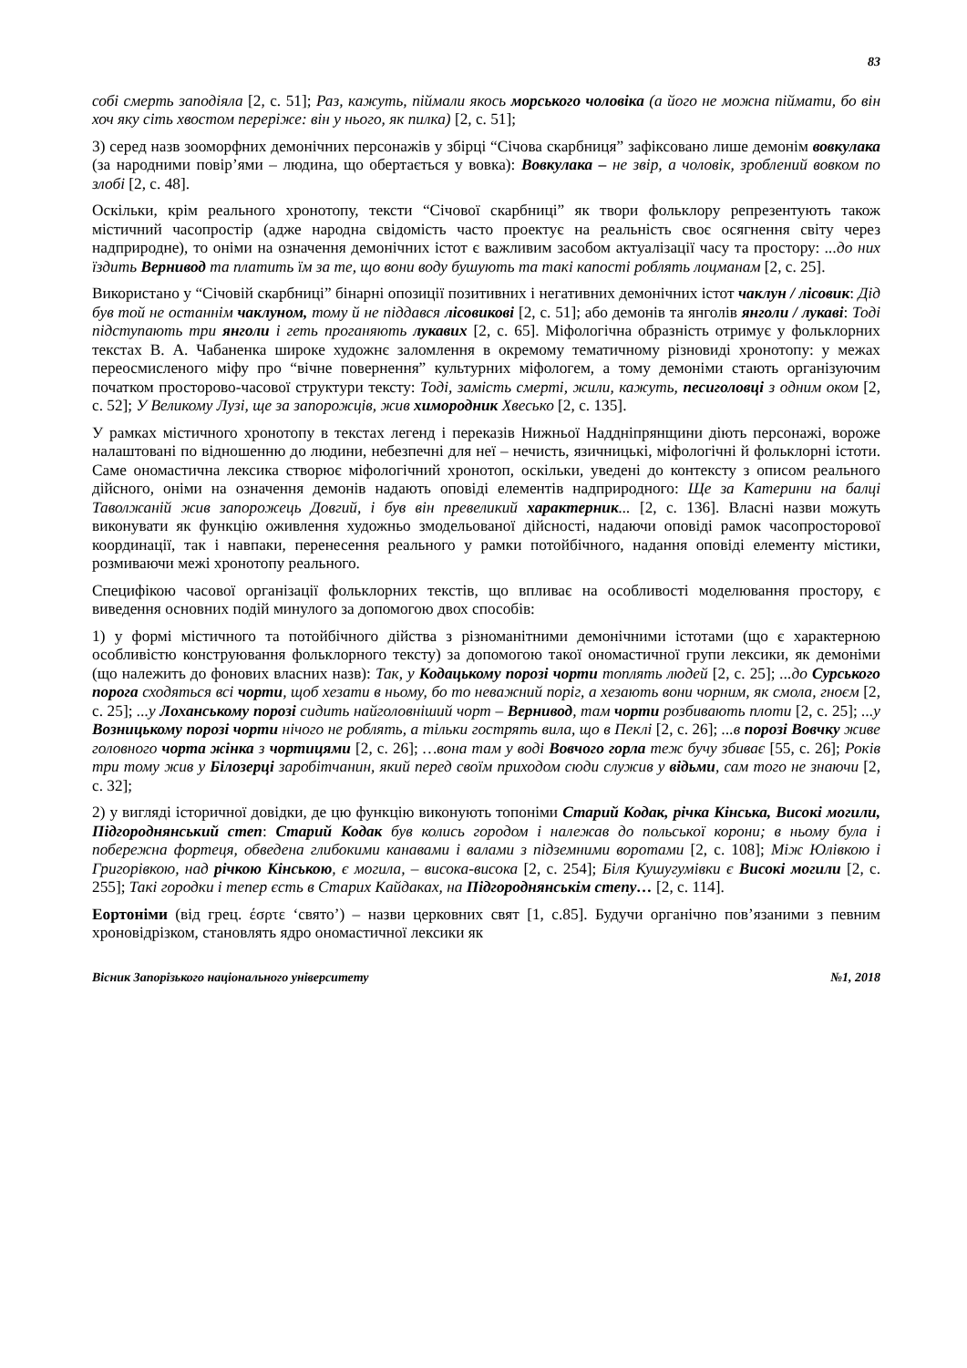83
собі смерть заподіяла [2, с. 51]; Раз, кажуть, піймали якось морського чоловіка (а його не можна піймати, бо він хоч яку сіть хвостом переріже: він у нього, як пилка) [2, с. 51];
3) серед назв зооморфних демонічних персонажів у збірці “Січова скарбниця” зафіксовано лише демонім вовкулака (за народними повір’ями – людина, що обертається у вовка): Вовкулака – не звір, а чоловік, зроблений вовком по злобі [2, с. 48].
Оскільки, крім реального хронотопу, тексти “Січової скарбниці” як твори фольклору репрезентують також містичний часопростір (адже народна свідомість часто проектує на реальність своє осягнення світу через надприродне), то оніми на означення демонічних істот є важливим засобом актуалізації часу та простору: ...до них їздить Вернивод та платить їм за те, що вони воду бушують та такі капості роблять лоцманам [2, с. 25].
Використано у “Січовій скарбниці” бінарні опозиції позитивних і негативних демонічних істот чаклун / лісовик: Дід був той не останнім чаклуном, тому й не піддався лісовикові [2, с. 51]; або демонів та янголів янголи / лукаві: Тоді підступають три янголи і геть проганяють лукавих [2, с. 65]. Міфологічна образність отримує у фольклорних текстах В. А. Чабаненка широке художнє заломлення в окремому тематичному різновиді хронотопу: у межах переосмисленого міфу про “вічне повернення” культурних міфологем, а тому демоніми стають організуючим початком просторово-часової структури тексту: Тоді, замість смерті, жили, кажуть, песиголовці з одним оком [2, с. 52]; У Великому Лузі, ще за запорожців, жив химородник Хвесько [2, с. 135].
У рамках містичного хронотопу в текстах легенд і переказів Нижньої Наддніпрянщини діють персонажі, вороже налаштовані по відношенню до людини, небезпечні для неї – нечисть, язичницькі, міфологічні й фольклорні істоти. Саме ономастична лексика створює міфологічний хронотоп, оскільки, уведені до контексту з описом реального дійсного, оніми на означення демонів надають оповіді елементів надприродного: Ще за Катерини на балці Таволжаній жив запорожець Довгий, і був він превеликий характерник... [2, с. 136]. Власні назви можуть виконувати як функцію оживлення художньо змодельованої дійсності, надаючи оповіді рамок часопросторової координації, так і навпаки, перенесення реального у рамки потойбічного, надання оповіді елементу містики, розмиваючи межі хронотопу реального.
Специфікою часової організації фольклорних текстів, що впливає на особливості моделювання простору, є виведення основних подій минулого за допомогою двох способів:
1) у формі містичного та потойбічного дійства з різноманітними демонічними істотами (що є характерною особливістю конструювання фольклорного тексту) за допомогою такої ономастичної групи лексики, як демоніми (що належить до фонових власних назв): Так, у Кодацькому порозі чорти топлять людей [2, с. 25]; ...до Сурського порога сходяться всі чорти, щоб хезати в ньому, бо то неважний поріг, а хезають вони чорним, як смола, гноєм [2, с. 25]; ...у Лоханському порозі сидить найголовніший чорт – Вернивод, там чорти розбивають плоти [2, с. 25]; ...у Возницькому порозі чорти нічого не роблять, а тільки гострять вила, що в Пеклі [2, с. 26]; ...в порозі Вовчку живе головного чорта жінка з чортицями [2, с. 26]; …вона там у воді Вовчого горла теж бучу збиває [55, с. 26]; Років три тому жив у Білозерці заробітчанин, який перед своїм приходом сюди служив у відьми, сам того не знаючи [2, с. 32];
2) у вигляді історичної довідки, де цю функцію виконують топоніми Старий Кодак, річка Кінська, Високі могили, Підгороднянський степ: Старий Кодак був колись городом і належав до польської корони; в ньому була і побережна фортеця, обведена глибокими канавами і валами з підземними воротами [2, с. 108]; Між Юлівкою і Григорівкою, над річкою Кінською, є могила, – висока-висока [2, с. 254]; Біля Кушугумівки є Високі могили [2, с. 255]; Такі городки і тепер єсть в Старих Кайдаках, на Підгороднянськім степу… [2, с. 114].
Еортоніми (від грец. έσρτε ‘свято’) – назви церковних свят [1, с.85]. Будучи органічно пов’язаними з певним хроновідрізком, становлять ядро ономастичної лексики як
Вісник Запорізького національного університету №1, 2018